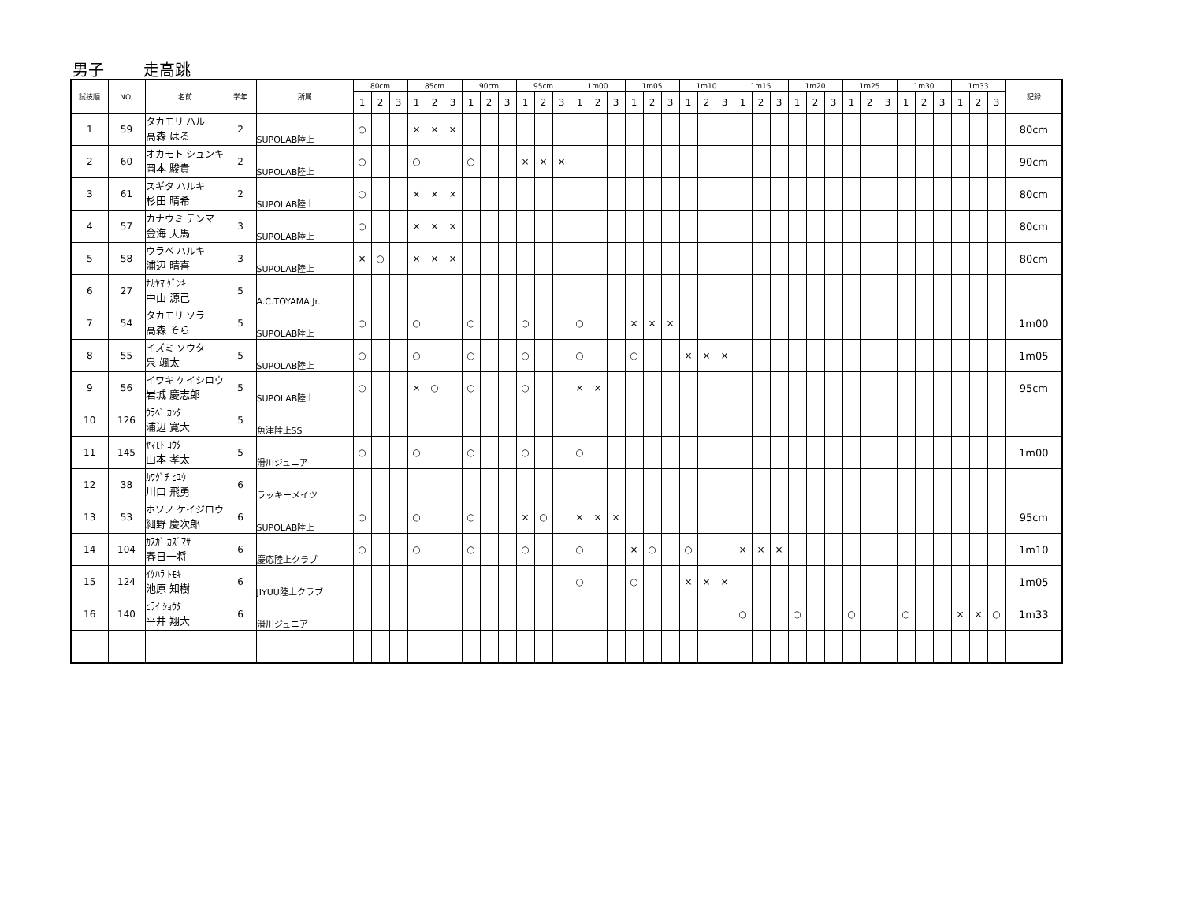男子 走高跳
| 試技順 | NO, | 名前 | 学年 | 所属 | 80cm | | | 85cm | | | 90cm | | | 95cm | | | 1m00 | | | 1m05 | | | 1m10 | | | 1m15 | | | 1m20 | | | 1m25 | | | 1m30 | | | 1m33 | | | 記録 |
| --- | --- | --- | --- | --- | --- | --- | --- | --- | --- | --- | --- | --- | --- | --- | --- | --- | --- | --- | --- | --- | --- | --- | --- | --- | --- | --- | --- | --- | --- | --- | --- | --- | --- | --- | --- | --- | --- | --- | --- | --- | --- |
| | | | | | 1 | 2 | 3 | 1 | 2 | 3 | 1 | 2 | 3 | 1 | 2 | 3 | 1 | 2 | 3 | 1 | 2 | 3 | 1 | 2 | 3 | 1 | 2 | 3 | 1 | 2 | 3 | 1 | 2 | 3 | 1 | 2 | 3 | 1 | 2 | 3 | |
| 1 | 59 | タカモリ ハル 高森 はる | 2 | SUPOLAB陸上 | ○ | | | × | × | × | | | | | | | | | | | | | | | | | | | | | | | | | | | | | | | 80cm |
| 2 | 60 | オカモト シュンキ 岡本 駿貴 | 2 | SUPOLAB陸上 | ○ | | | ○ | | | ○ | | | × | × | × | | | | | | | | | | | | | | | | | | | | | | | | | 90cm |
| 3 | 61 | スギタ ハルキ 杉田 晴希 | 2 | SUPOLAB陸上 | ○ | | | × | × | × | | | | | | | | | | | | | | | | | | | | | | | | | | | | | | | 80cm |
| 4 | 57 | カナウミ テンマ 金海 天馬 | 3 | SUPOLAB陸上 | ○ | | | × | × | × | | | | | | | | | | | | | | | | | | | | | | | | | | | | | | | 80cm |
| 5 | 58 | ウラベ ハルキ 浦辺 晴喜 | 3 | SUPOLAB陸上 | × | ○ | | × | × | × | | | | | | | | | | | | | | | | | | | | | | | | | | | | | | | 80cm |
| 6 | 27 | ﾅｶﾔﾏ ｹﾞﾝｷ 中山 源己 | 5 | A.C.TOYAMA Jr. | | | | | | | | | | | | | | | | | | | | | | | | | | | | | | | | | | | | | |
| 7 | 54 | タカモリ ソラ 高森 そら | 5 | SUPOLAB陸上 | ○ | | | ○ | | | ○ | | | ○ | | | ○ | | | × | × | × | | | | | | | | | | | | | | | | | | | 1m00 |
| 8 | 55 | イズミ ソウタ 泉 颯太 | 5 | SUPOLAB陸上 | ○ | | | ○ | | | ○ | | | ○ | | | ○ | | | ○ | | | × | × | × | | | | | | | | | | | | | | | | 1m05 |
| 9 | 56 | イワキ ケイシロウ 岩城 慶志郎 | 5 | SUPOLAB陸上 | ○ | | | × | ○ | | ○ | | | ○ | | | × | × | | | | | | | | | | | | | | | | | | | | | | | 95cm |
| 10 | 126 | ｳﾗﾍﾞ ｶﾝﾀ 浦辺 寛大 | 5 | 魚津陸上SS | | | | | | | | | | | | | | | | | | | | | | | | | | | | | | | | | | | | | |
| 11 | 145 | ﾔﾏﾓﾄ ｺｳﾀ 山本 孝太 | 5 | 滑川ジュニア | ○ | | | ○ | | | ○ | | | ○ | | | ○ | | | | | | | | | | | | | | | | | | | | | | | | 1m00 |
| 12 | 38 | ｶﾜｸﾞﾁ ﾋﾕｳ 川口 飛勇 | 6 | ラッキーメイツ | | | | | | | | | | | | | | | | | | | | | | | | | | | | | | | | | | | | | |
| 13 | 53 | ホソノ ケイジロウ 細野 慶次郎 | 6 | SUPOLAB陸上 | ○ | | | ○ | | | ○ | | | × | ○ | | × | × | × | | | | | | | | | | | | | | | | | | | | | | 95cm |
| 14 | 104 | ｶｽｶﾞ ｶｽﾞﾏｻ 春日一将 | 6 | 慶応陸上クラブ | ○ | | | ○ | | | ○ | | | ○ | | | ○ | | | × | ○ | | ○ | | | × | × | × | | | | | | | | | | | | | 1m10 |
| 15 | 124 | ｲｹﾊﾗ ﾄﾓｷ 池原 知樹 | 6 | JIYUU陸上クラブ | | | | | | | | | | | | | ○ | | | ○ | | | × | × | × | | | | | | | | | | | | | | | | 1m05 |
| 16 | 140 | ﾋﾗｲ ｼｮｳﾀ 平井 翔大 | 6 | 滑川ジュニア | | | | | | | | | | | | | | | | | | | | | | ○ | | | ○ | | | ○ | | | ○ | | | × | × | ○ | 1m33 |